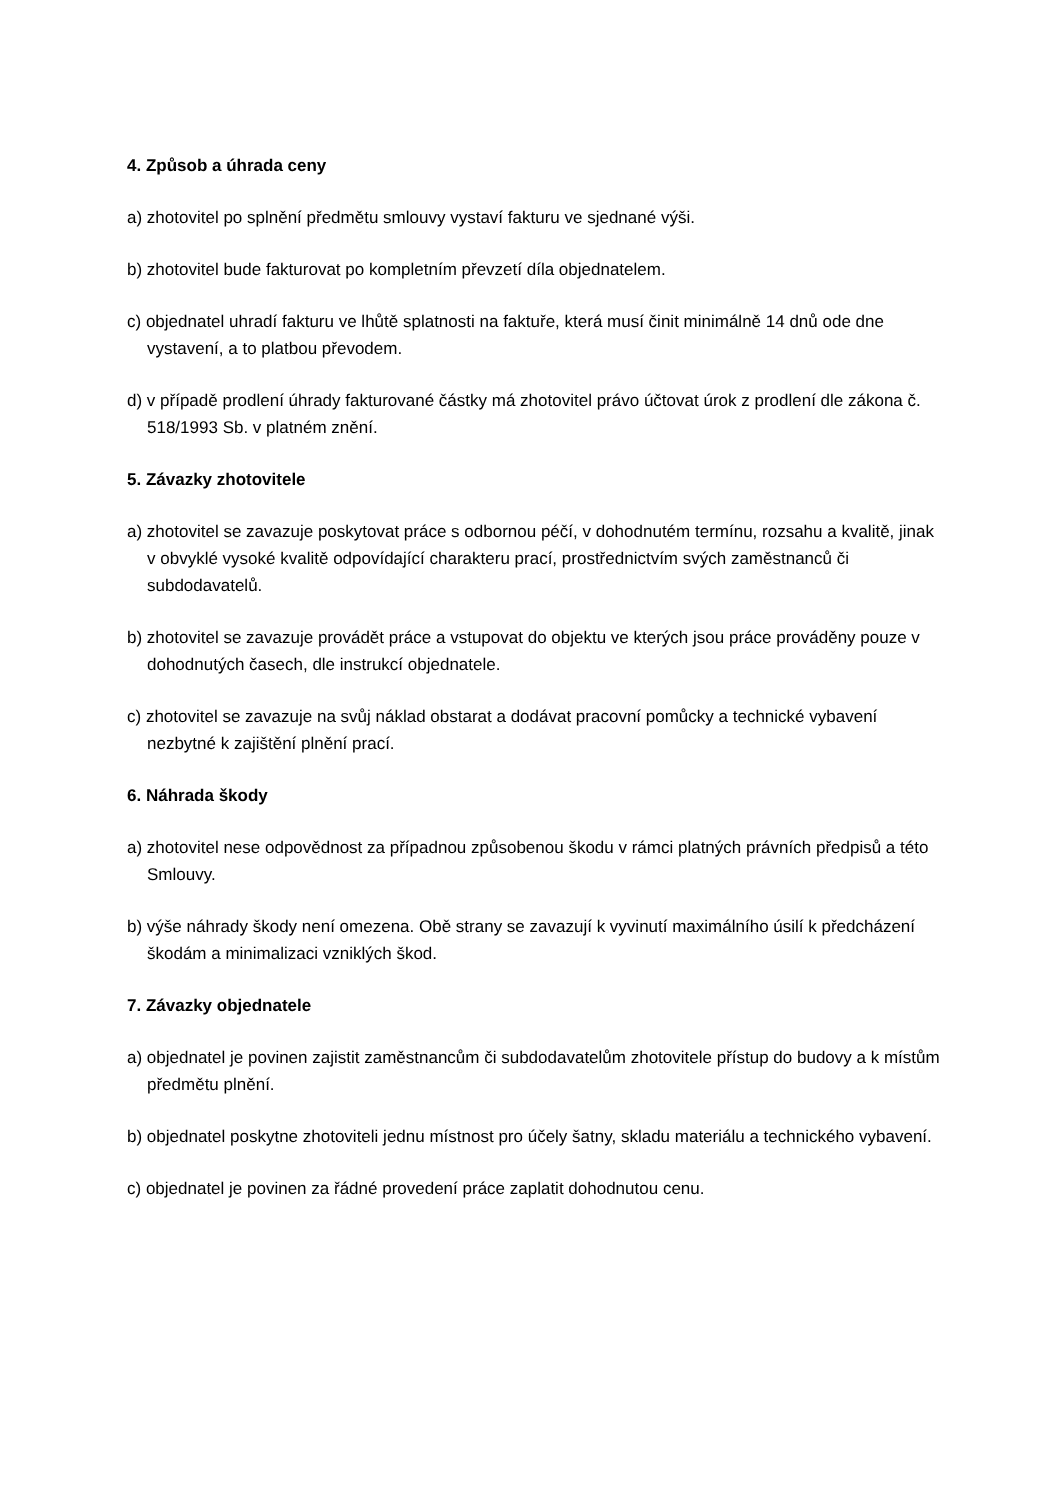4. Způsob a úhrada ceny
a) zhotovitel po splnění předmětu smlouvy vystaví fakturu ve sjednané výši.
b) zhotovitel bude fakturovat po kompletním převzetí díla objednatelem.
c) objednatel uhradí fakturu ve lhůtě splatnosti na faktuře, která musí činit minimálně 14 dnů ode dne vystavení, a to platbou převodem.
d) v případě prodlení úhrady fakturované částky má zhotovitel právo účtovat úrok z prodlení dle zákona č. 518/1993 Sb. v platném znění.
5. Závazky zhotovitele
a) zhotovitel se zavazuje poskytovat práce s odbornou péčí, v dohodnutém termínu, rozsahu a kvalitě, jinak v obvyklé vysoké kvalitě odpovídající charakteru prací, prostřednictvím svých zaměstnanců či subdodavatelů.
b) zhotovitel se zavazuje provádět práce a vstupovat do objektu ve kterých jsou práce prováděny pouze v dohodnutých časech, dle instrukcí objednatele.
c) zhotovitel se zavazuje na svůj náklad obstarat a dodávat pracovní pomůcky a technické vybavení nezbytné k zajištění plnění prací.
6. Náhrada škody
a) zhotovitel nese odpovědnost za případnou způsobenou škodu v rámci platných právních předpisů a této Smlouvy.
b) výše náhrady škody není omezena. Obě strany se zavazují k vyvinutí maximálního úsilí k předcházení škodám a minimalizaci vzniklých škod.
7. Závazky objednatele
a) objednatel je povinen zajistit zaměstnancům či subdodavatelům zhotovitele přístup do budovy a k místům předmětu plnění.
b) objednatel poskytne zhotoviteli jednu místnost pro účely šatny, skladu materiálu a technického vybavení.
c) objednatel je povinen za řádné provedení práce zaplatit dohodnutou cenu.